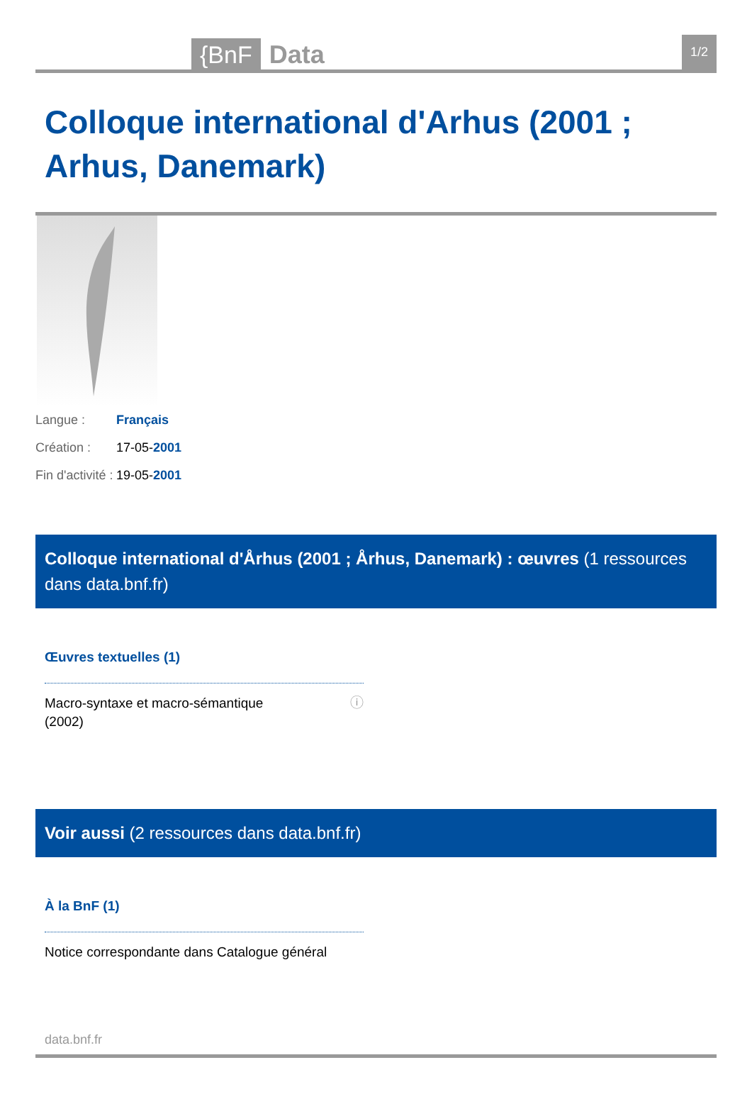{BnF Data 1/2
Colloque international d'Arhus (2001 ; Arhus, Danemark)
Langue : Français
Création : 17-05-2001
Fin d'activité : 19-05-2001
Colloque international d'Århus (2001 ; Århus, Danemark) : œuvres (1 ressources dans data.bnf.fr)
Œuvres textuelles (1)
Macro-syntaxe et macro-sémantique
(2002) ⓘ
Voir aussi (2 ressources dans data.bnf.fr)
À la BnF (1)
Notice correspondante dans Catalogue général
data.bnf.fr